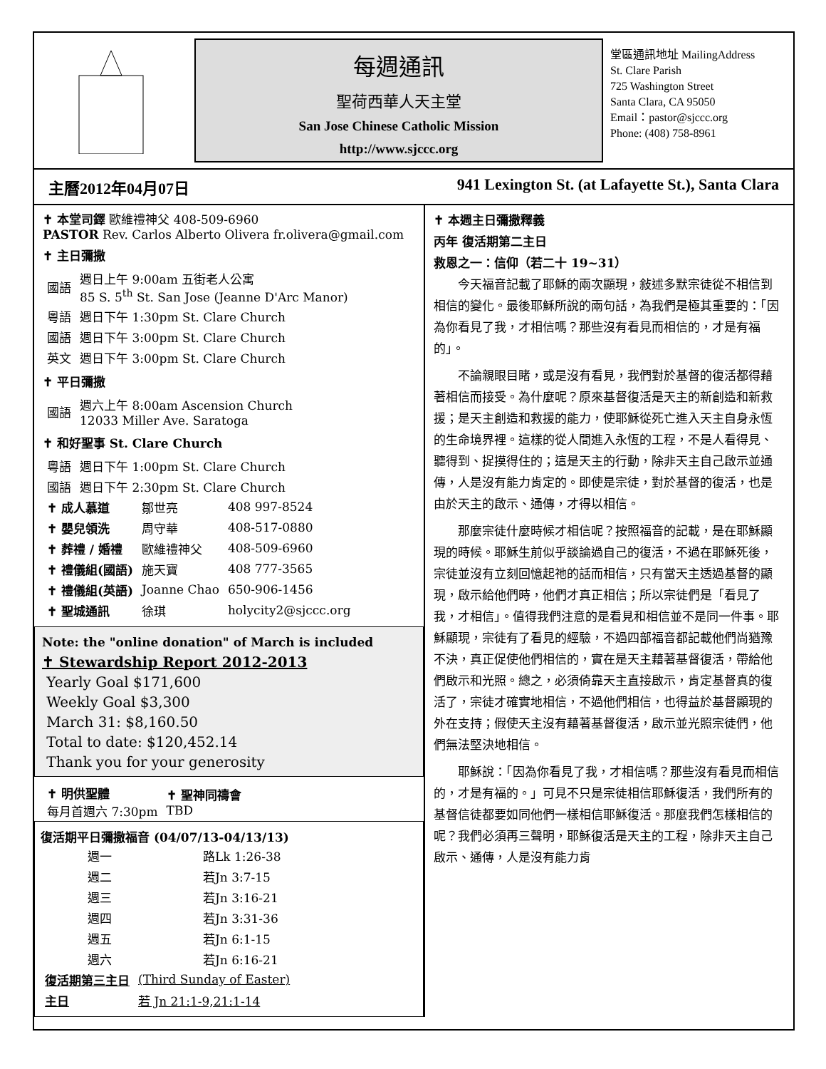每週通訊
聖荷西華人天主堂
San Jose Chinese Catholic Mission
http://www.sjccc.org
堂區通訊地址 MailingAddress
St. Clare Parish
725 Washington Street
Santa Clara, CA 95050
Email：pastor@sjccc.org
Phone: (408) 758-8961
主曆2012年04月07日 941 Lexington St. (at Lafayette St.), Santa Clara
✝ 本堂司鐸 歐維禮神父 408-509-6960
PASTOR Rev. Carlos Alberto Olivera fr.olivera@gmail.com
✝ 主日彌撒
| 國語 | 週日上午 9:00am 五街老人公寓 85 S. 5<sup>th</sup> St. San Jose (Jeanne D'Arc Manor) |
| 粵語 | 週日下午 1:30pm St. Clare Church |
| 國語 | 週日下午 3:00pm St. Clare Church |
| 英文 | 週日下午 3:00pm St. Clare Church |
✝ 平日彌撒
| 國語 | 週六上午 8:00am Ascension Church 12033 Miller Ave. Saratoga |
✝ 和好聖事 St. Clare Church
| 粵語 | 週日下午 1:00pm St. Clare Church |
| 國語 | 週日下午 2:30pm St. Clare Church |
| ✝ 成人慕道 | 鄒世亮 | 408 997-8524 |
| ✝ 嬰兒領洗 | 周守華 | 408-517-0880 |
| ✝ 葬禮 / 婚禮 | 歐維禮神父 | 408-509-6960 |
| ✝ 禮儀組(國語) | 施天寶 | 408 777-3565 |
| ✝ 禮儀組(英語) | Joanne Chao | 650-906-1456 |
| ✝ 聖城通訊 | 徐琪 | holycity2@sjccc.org |
Note: the "online donation" of March is included
✝ Stewardship Report 2012-2013
Yearly Goal $171,600
Weekly Goal $3,300
March 31: $8,160.50
Total to date: $120,452.14
Thank you for your generosity
| ✝ 明供聖體 每月首週六 7:30pm | ✝ 聖神同禱會 TBD |
復活期平日彌撒福音 (04/07/13-04/13/13)
| 週一 | 路Lk 1:26-38 |
| 週二 | 若Jn 3:7-15 |
| 週三 | 若Jn 3:16-21 |
| 週四 | 若Jn 3:31-36 |
| 週五 | 若Jn 6:1-15 |
| 週六 | 若Jn 6:16-21 |
| 復活期第三主日 | (Third Sunday of Easter) |
| 主日 | 若 Jn 21:1-9,21:1-14 |
✝ 本週主日彌撒釋義
丙年 復活期第二主日
救恩之一：信仰（若二十 19~31）
今天福音記載了耶穌的兩次顯現，敍述多默宗徒從不相信到相信的變化。最後耶穌所說的兩句話，為我們是極其重要的：「因為你看見了我，才相信嗎？那些沒有看見而相信的，才是有福的」。
不論親眼目睹，或是沒有看見，我們對於基督的復活都得藉著相信而接受。為什麼呢？原來基督復活是天主的新創造和新救援；是天主創造和救援的能力，使耶穌從死亡進入天主自身永恆的生命境界裡。這樣的從人間進入永恆的工程，不是人看得見、聽得到、捉摸得住的；這是天主的行動，除非天主自己啟示並通傳，人是沒有能力肯定的。即使是宗徒，對於基督的復活，也是由於天主的啟示、通傳，才得以相信。
那麼宗徒什麼時候才相信呢？按照福音的記載，是在耶穌顯現的時候。耶穌生前似乎談論過自己的復活，不過在耶穌死後，宗徒並沒有立刻回憶起祂的話而相信，只有當天主透過基督的顯現，啟示給他們時，他們才真正相信；所以宗徒們是「看見了我，才相信」。值得我們注意的是看見和相信並不是同一件事。耶穌顯現，宗徒有了看見的經驗，不過四部福音都記載他們尚猶豫不決，真正促使他們相信的，實在是天主藉著基督復活，帶給他們啟示和光照。總之，必須倚靠天主直接啟示，肯定基督真的復活了，宗徒才確實地相信，不過他們相信，也得益於基督顯現的外在支持；假使天主沒有藉著基督復活，啟示並光照宗徒們，他們無法堅決地相信。
耶穌說：「因為你看見了我，才相信嗎？那些沒有看見而相信的，才是有福的。」可見不只是宗徒相信耶穌復活，我們所有的基督信徒都要如同他們一樣相信耶穌復活。那麼我們怎樣相信的呢？我們必須再三聲明，耶穌復活是天主的工程，除非天主自己啟示、通傳，人是沒有能力肯